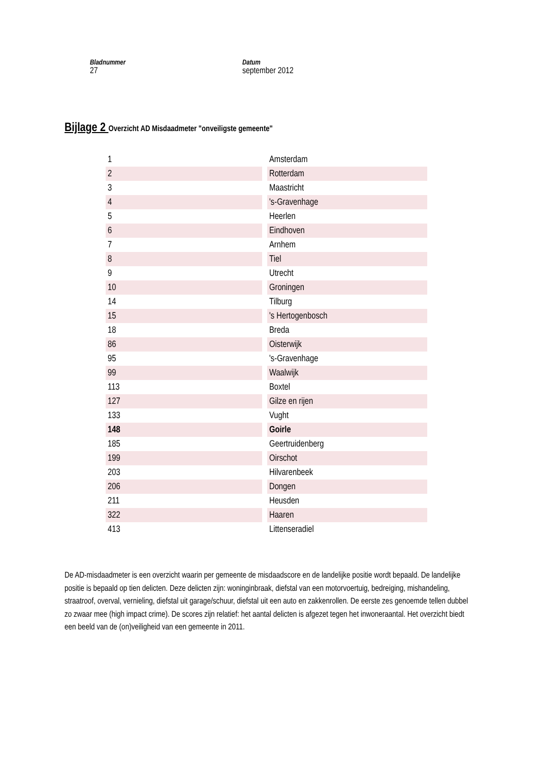Bladnummer
27
Datum
september 2012
Bijlage 2 Overzicht AD Misdaadmeter "onveiligste gemeente"
| 1 | Amsterdam |
| 2 | Rotterdam |
| 3 | Maastricht |
| 4 | 's-Gravenhage |
| 5 | Heerlen |
| 6 | Eindhoven |
| 7 | Arnhem |
| 8 | Tiel |
| 9 | Utrecht |
| 10 | Groningen |
| 14 | Tilburg |
| 15 | 's Hertogenbosch |
| 18 | Breda |
| 86 | Oisterwijk |
| 95 | 's-Gravenhage |
| 99 | Waalwijk |
| 113 | Boxtel |
| 127 | Gilze en rijen |
| 133 | Vught |
| 148 | Goirle |
| 185 | Geertruidenberg |
| 199 | Oirschot |
| 203 | Hilvarenbeek |
| 206 | Dongen |
| 211 | Heusden |
| 322 | Haaren |
| 413 | Littenseradiel |
De AD-misdaadmeter is een overzicht waarin per gemeente de misdaadscore en de landelijke positie wordt bepaald. De landelijke positie is bepaald op tien delicten. Deze delicten zijn: woninginbraak, diefstal van een motorvoertuig, bedreiging, mishandeling, straatroof, overval, vernieling, diefstal uit garage/schuur, diefstal uit een auto en zakkenrollen. De eerste zes genoemde tellen dubbel zo zwaar mee (high impact crime). De scores zijn relatief: het aantal delicten is afgezet tegen het inwoneraantal. Het overzicht biedt een beeld van de (on)veiligheid van een gemeente in 2011.